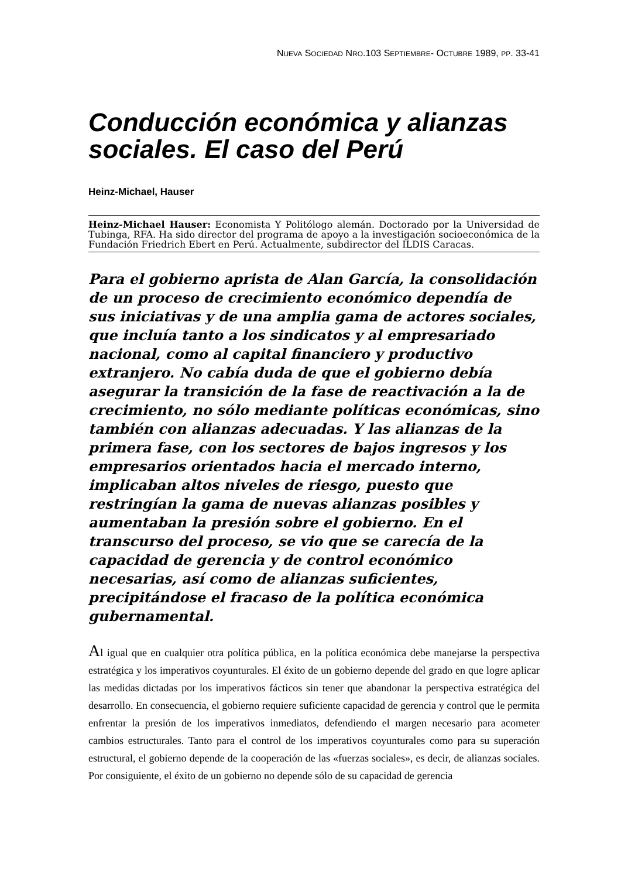NUEVA SOCIEDAD NRO.103 SEPTIEMBRE- OCTUBRE 1989, PP. 33-41
Conducción económica y alianzas sociales. El caso del Perú
Heinz-Michael, Hauser
Heinz-Michael Hauser: Economista Y Politólogo alemán. Doctorado por la Universidad de Tubinga, RFA. Ha sido director del programa de apoyo a la investigación socioeconómica de la Fundación Friedrich Ebert en Perú. Actualmente, subdirector del ILDIS Caracas.
Para el gobierno aprista de Alan García, la consolidación de un proceso de crecimiento económico dependía de sus iniciativas y de una amplia gama de actores sociales, que incluía tanto a los sindicatos y al empresariado nacional, como al capital financiero y productivo extranjero. No cabía duda de que el gobierno debía asegurar la transición de la fase de reactivación a la de crecimiento, no sólo mediante políticas económicas, sino también con alianzas adecuadas. Y las alianzas de la primera fase, con los sectores de bajos ingresos y los empresarios orientados hacia el mercado interno, implicaban altos niveles de riesgo, puesto que restringían la gama de nuevas alianzas posibles y aumentaban la presión sobre el gobierno. En el transcurso del proceso, se vio que se carecía de la capacidad de gerencia y de control económico necesarias, así como de alianzas suficientes, precipitándose el fracaso de la política económica gubernamental.
Al igual que en cualquier otra política pública, en la política económica debe manejarse la perspectiva estratégica y los imperativos coyunturales. El éxito de un gobierno depende del grado en que logre aplicar las medidas dictadas por los imperativos fácticos sin tener que abandonar la perspectiva estratégica del desarrollo. En consecuencia, el gobierno requiere suficiente capacidad de gerencia y control que le permita enfrentar la presión de los imperativos inmediatos, defendiendo el margen necesario para acometer cambios estructurales. Tanto para el control de los imperativos coyunturales como para su superación estructural, el gobierno depende de la cooperación de las «fuerzas sociales», es decir, de alianzas sociales. Por consiguiente, el éxito de un gobierno no depende sólo de su capacidad de gerencia